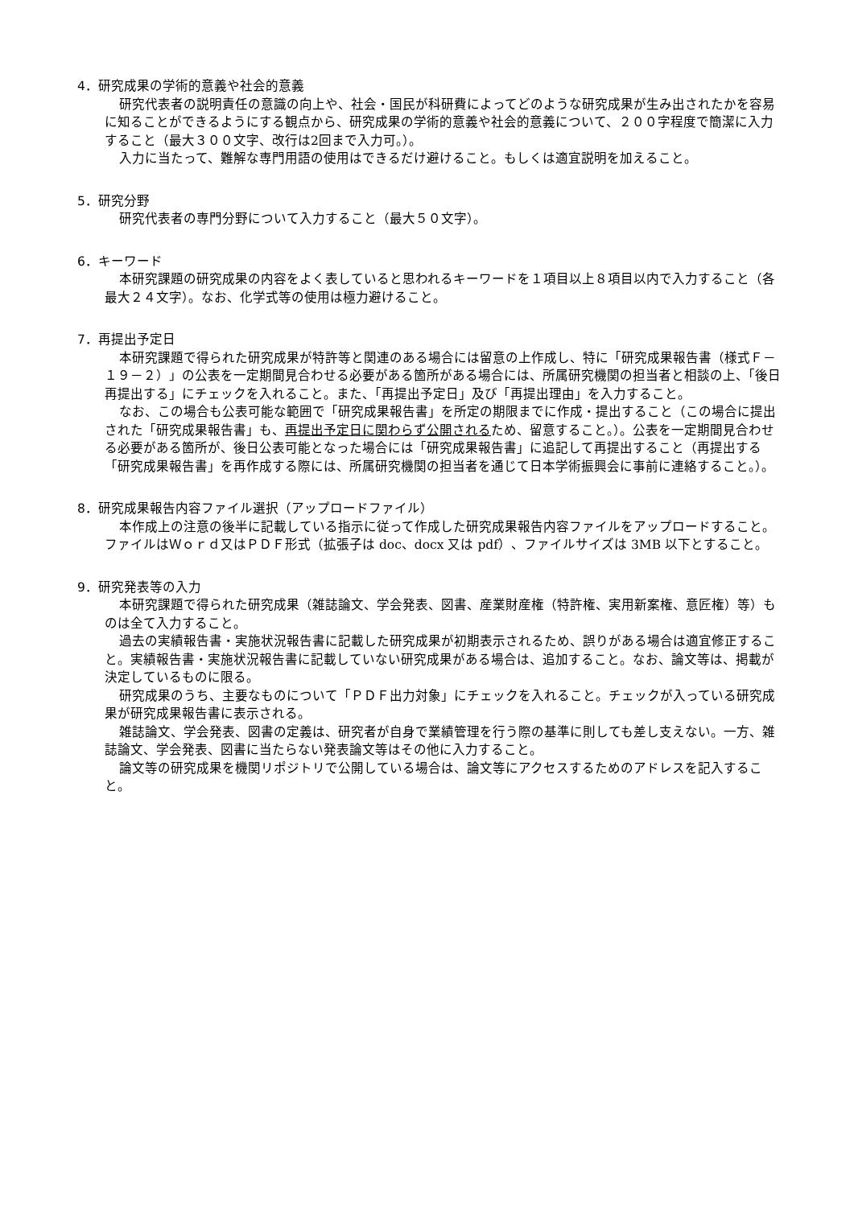4．研究成果の学術的意義や社会的意義
研究代表者の説明責任の意識の向上や、社会・国民が科研費によってどのような研究成果が生み出されたかを容易に知ることができるようにする観点から、研究成果の学術的意義や社会的意義について、２００字程度で簡潔に入力すること（最大３００文字、改行は2回まで入力可。）。
入力に当たって、難解な専門用語の使用はできるだけ避けること。もしくは適宜説明を加えること。
5．研究分野
研究代表者の専門分野について入力すること（最大５０文字）。
6．キーワード
本研究課題の研究成果の内容をよく表していると思われるキーワードを１項目以上８項目以内で入力すること（各最大２４文字）。なお、化学式等の使用は極力避けること。
7．再提出予定日
本研究課題で得られた研究成果が特許等と関連のある場合には留意の上作成し、特に「研究成果報告書（様式Ｆ－１９－２）」の公表を一定期間見合わせる必要がある箇所がある場合には、所属研究機関の担当者と相談の上、「後日再提出する」にチェックを入れること。また、「再提出予定日」及び「再提出理由」を入力すること。
なお、この場合も公表可能な範囲で「研究成果報告書」を所定の期限までに作成・提出すること（この場合に提出された「研究成果報告書」も、再提出予定日に関わらず公開されるため、留意すること。）。公表を一定期間見合わせる必要がある箇所が、後日公表可能となった場合には「研究成果報告書」に追記して再提出すること（再提出する「研究成果報告書」を再作成する際には、所属研究機関の担当者を通じて日本学術振興会に事前に連絡すること。）。
8．研究成果報告内容ファイル選択（アップロードファイル）
本作成上の注意の後半に記載している指示に従って作成した研究成果報告内容ファイルをアップロードすること。ファイルはＷｏｒｄ又はＰＤＦ形式（拡張子は doc、docx 又は pdf）、ファイルサイズは 3MB 以下とすること。
9．研究発表等の入力
本研究課題で得られた研究成果（雑誌論文、学会発表、図書、産業財産権（特許権、実用新案権、意匠権）等）ものは全て入力すること。
過去の実績報告書・実施状況報告書に記載した研究成果が初期表示されるため、誤りがある場合は適宜修正すること。実績報告書・実施状況報告書に記載していない研究成果がある場合は、追加すること。なお、論文等は、掲載が決定しているものに限る。
研究成果のうち、主要なものについて「ＰＤＦ出力対象」にチェックを入れること。チェックが入っている研究成果が研究成果報告書に表示される。
雑誌論文、学会発表、図書の定義は、研究者が自身で業績管理を行う際の基準に則しても差し支えない。一方、雑誌論文、学会発表、図書に当たらない発表論文等はその他に入力すること。
論文等の研究成果を機関リポジトリで公開している場合は、論文等にアクセスするためのアドレスを記入すること。